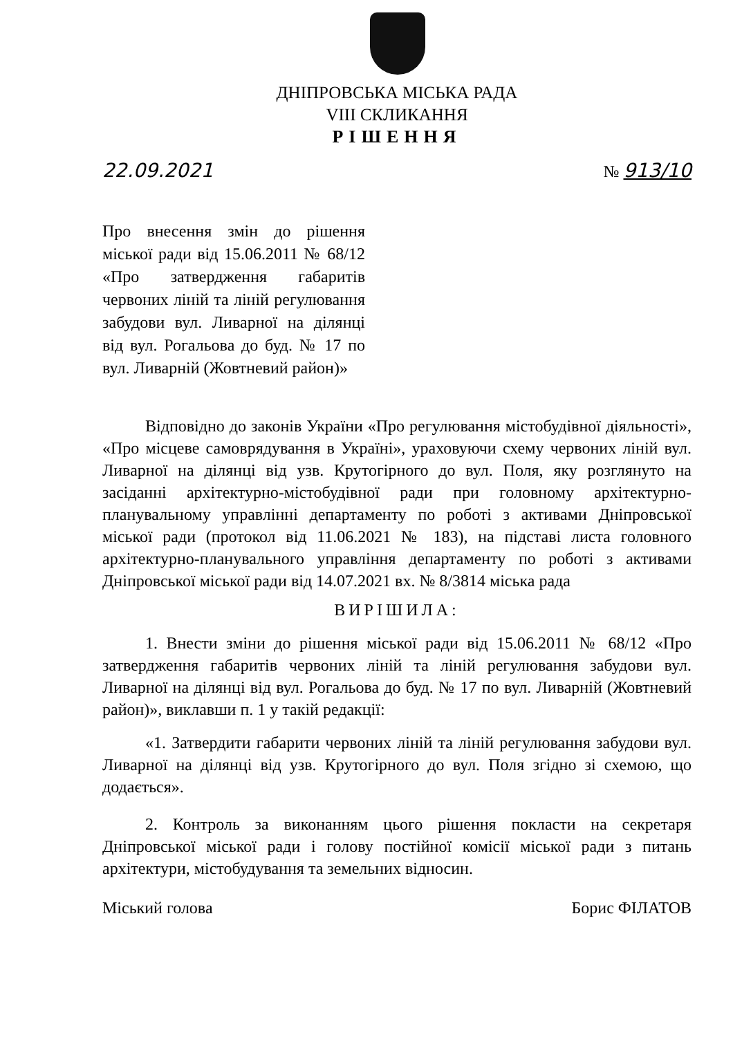ДНІПРОВСЬКА МІСЬКА РАДА
VIII СКЛИКАННЯ
РІШЕННЯ
22.09.2021 № 913/10
Про внесення змін до рішення міської ради від 15.06.2011 № 68/12 «Про затвердження габаритів червоних ліній та ліній регулювання забудови вул. Ливарної на ділянці від вул. Рогальова до буд. № 17 по вул. Ливарній (Жовтневий район)»
Відповідно до законів України «Про регулювання містобудівної діяльності», «Про місцеве самоврядування в Україні», ураховуючи схему червоних ліній вул. Ливарної на ділянці від узв. Крутогірного до вул. Поля, яку розглянуто на засіданні архітектурно-містобудівної ради при головному архітектурно-планувальному управлінні департаменту по роботі з активами Дніпровської міської ради (протокол від 11.06.2021 № 183), на підставі листа головного архітектурно-планувального управління департаменту по роботі з активами Дніпровської міської ради від 14.07.2021 вх. № 8/3814 міська рада
ВИРІШИЛА:
1. Внести зміни до рішення міської ради від 15.06.2011 № 68/12 «Про затвердження габаритів червоних ліній та ліній регулювання забудови вул. Ливарної на ділянці від вул. Рогальова до буд. № 17 по вул. Ливарній (Жовтневий район)», виклавши п. 1 у такій редакції:
«1. Затвердити габарити червоних ліній та ліній регулювання забудови вул. Ливарної на ділянці від узв. Крутогірного до вул. Поля згідно зі схемою, що додається».
2. Контроль за виконанням цього рішення покласти на секретаря Дніпровської міської ради і голову постійної комісії міської ради з питань архітектури, містобудування та земельних відносин.
Міський голова Борис ФІЛАТОВ